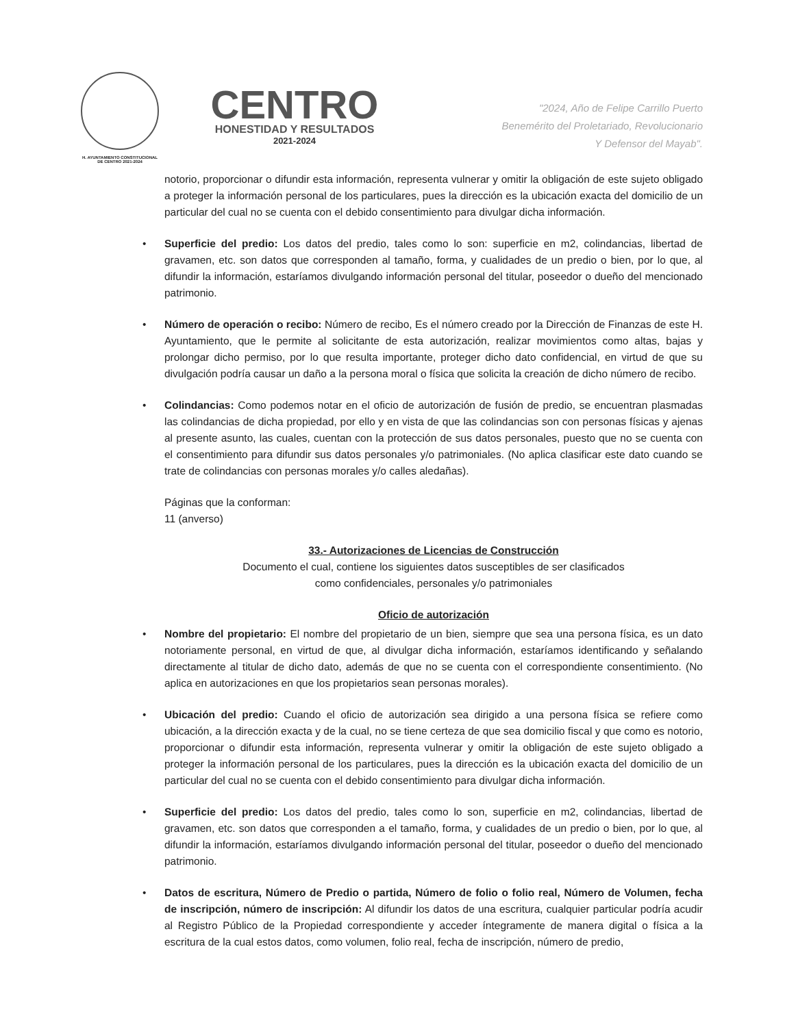H. AYUNTAMIENTO CONSTITUCIONAL
DE CENTRO 2021-2024
CENTRO
HONESTIDAD Y RESULTADOS
2021-2024
"2024, Año de Felipe Carrillo Puerto
Benemérito del Proletariado, Revolucionario
Y Defensor del Mayab".
notorio, proporcionar o difundir esta información, representa vulnerar y omitir la obligación de este sujeto obligado a proteger la información personal de los particulares, pues la dirección es la ubicación exacta del domicilio de un particular del cual no se cuenta con el debido consentimiento para divulgar dicha información.
• Superficie del predio: Los datos del predio, tales como lo son: superficie en m2, colindancias, libertad de gravamen, etc. son datos que corresponden al tamaño, forma, y cualidades de un predio o bien, por lo que, al difundir la información, estaríamos divulgando información personal del titular, poseedor o dueño del mencionado patrimonio.
• Número de operación o recibo: Número de recibo, Es el número creado por la Dirección de Finanzas de este H. Ayuntamiento, que le permite al solicitante de esta autorización, realizar movimientos como altas, bajas y prolongar dicho permiso, por lo que resulta importante, proteger dicho dato confidencial, en virtud de que su divulgación podría causar un daño a la persona moral o física que solicita la creación de dicho número de recibo.
• Colindancias: Como podemos notar en el oficio de autorización de fusión de predio, se encuentran plasmadas las colindancias de dicha propiedad, por ello y en vista de que las colindancias son con personas físicas y ajenas al presente asunto, las cuales, cuentan con la protección de sus datos personales, puesto que no se cuenta con el consentimiento para difundir sus datos personales y/o patrimoniales. (No aplica clasificar este dato cuando se trate de colindancias con personas morales y/o calles aledañas).
Páginas que la conforman:
11 (anverso)
33.- Autorizaciones de Licencias de Construcción
Documento el cual, contiene los siguientes datos susceptibles de ser clasificados
como confidenciales, personales y/o patrimoniales
Oficio de autorización
• Nombre del propietario: El nombre del propietario de un bien, siempre que sea una persona física, es un dato notoriamente personal, en virtud de que, al divulgar dicha información, estaríamos identificando y señalando directamente al titular de dicho dato, además de que no se cuenta con el correspondiente consentimiento. (No aplica en autorizaciones en que los propietarios sean personas morales).
• Ubicación del predio: Cuando el oficio de autorización sea dirigido a una persona física se refiere como ubicación, a la dirección exacta y de la cual, no se tiene certeza de que sea domicilio fiscal y que como es notorio, proporcionar o difundir esta información, representa vulnerar y omitir la obligación de este sujeto obligado a proteger la información personal de los particulares, pues la dirección es la ubicación exacta del domicilio de un particular del cual no se cuenta con el debido consentimiento para divulgar dicha información.
• Superficie del predio: Los datos del predio, tales como lo son, superficie en m2, colindancias, libertad de gravamen, etc. son datos que corresponden a el tamaño, forma, y cualidades de un predio o bien, por lo que, al difundir la información, estaríamos divulgando información personal del titular, poseedor o dueño del mencionado patrimonio.
• Datos de escritura, Número de Predio o partida, Número de folio o folio real, Número de Volumen, fecha de inscripción, número de inscripción: Al difundir los datos de una escritura, cualquier particular podría acudir al Registro Público de la Propiedad correspondiente y acceder íntegramente de manera digital o física a la escritura de la cual estos datos, como volumen, folio real, fecha de inscripción, número de predio,